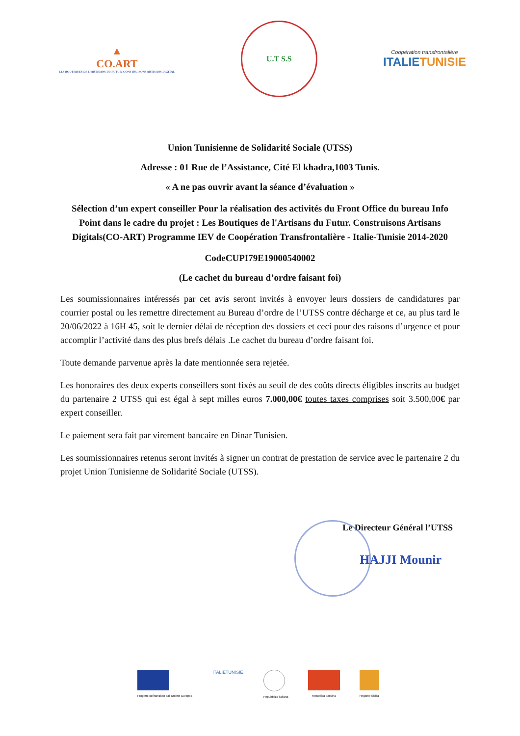▲
CO.ART
LES BOUTIQUES DE L'ARTISANS DU FUTUR. CONSTRUISONS ARTISANS DIGITAL
U.T S.S
Coopération transfrontalière
ITALIETUNISIE
Union Tunisienne de Solidarité Sociale (UTSS)
Adresse : 01 Rue de l’Assistance, Cité El khadra,1003 Tunis.
« A ne pas ouvrir avant la séance d’évaluation »
Sélection d’un expert conseiller Pour la réalisation des activités du Front Office du bureau Info Point dans le cadre du projet : Les Boutiques de l'Artisans du Futur. Construisons Artisans Digitals(CO-ART) Programme IEV de Coopération Transfrontalière - Italie-Tunisie 2014-2020
CodeCUPI79E19000540002
(Le cachet du bureau d’ordre faisant foi)
Les soumissionnaires intéressés par cet avis seront invités à envoyer leurs dossiers de candidatures par courrier postal ou les remettre directement au Bureau d’ordre de l’UTSS contre décharge et ce, au plus tard le 20/06/2022 à 16H 45, soit le dernier délai de réception des dossiers et ceci pour des raisons d’urgence et pour accomplir l’activité dans des plus brefs délais .Le cachet du bureau d’ordre faisant foi.
Toute demande parvenue après la date mentionnée sera rejetée.
Les honoraires des deux experts conseillers sont fixés au seuil de des coûts directs éligibles inscrits au budget du partenaire 2 UTSS qui est égal à sept milles euros 7.000,00€ toutes taxes comprises soit 3.500,00€ par expert conseiller.
Le paiement sera fait par virement bancaire en Dinar Tunisien.
Les soumissionnaires retenus seront invités à signer un contrat de prestation de service avec le partenaire 2 du projet Union Tunisienne de Solidarité Sociale (UTSS).
Le Directeur Général l’UTSS
HAJJI Mounir
Progetto cofinanziato dall'Unione Europea
ITALIETUNISIE
Repubblica italiana Republica tunisina Regione Sicilia